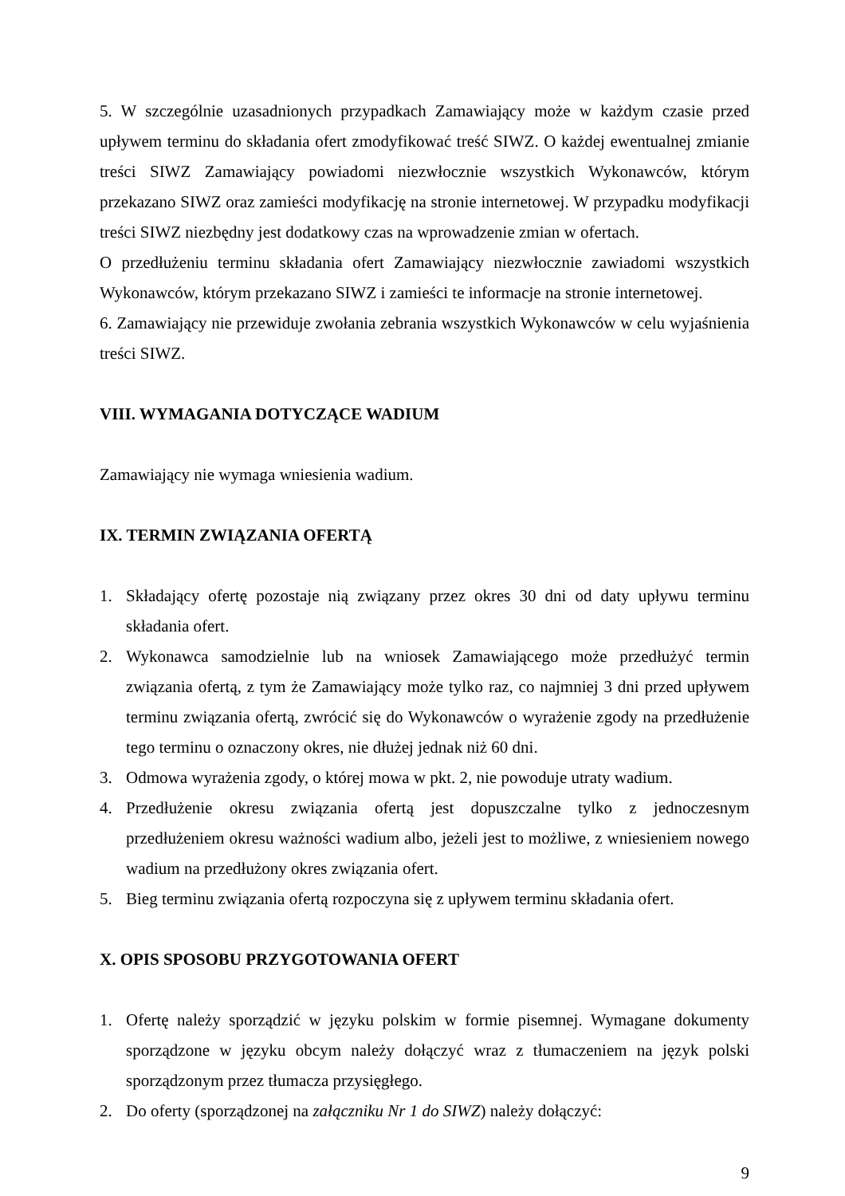5. W szczególnie uzasadnionych przypadkach Zamawiający może w każdym czasie przed upływem terminu do składania ofert zmodyfikować treść SIWZ. O każdej ewentualnej zmianie treści SIWZ Zamawiający powiadomi niezwłocznie wszystkich Wykonawców, którym przekazano SIWZ oraz zamieści modyfikację na stronie internetowej. W przypadku modyfikacji treści SIWZ niezbędny jest dodatkowy czas na wprowadzenie zmian w ofertach.
O przedłużeniu terminu składania ofert Zamawiający niezwłocznie zawiadomi wszystkich Wykonawców, którym przekazano SIWZ i zamieści te informacje na stronie internetowej.
6. Zamawiający nie przewiduje zwołania zebrania wszystkich Wykonawców w celu wyjaśnienia treści SIWZ.
VIII. WYMAGANIA DOTYCZĄCE WADIUM
Zamawiający nie wymaga wniesienia wadium.
IX. TERMIN ZWIĄZANIA OFERTĄ
1. Składający ofertę pozostaje nią związany przez okres 30 dni od daty upływu terminu składania ofert.
2. Wykonawca samodzielnie lub na wniosek Zamawiającego może przedłużyć termin związania ofertą, z tym że Zamawiający może tylko raz, co najmniej 3 dni przed upływem terminu związania ofertą, zwrócić się do Wykonawców o wyrażenie zgody na przedłużenie tego terminu o oznaczony okres, nie dłużej jednak niż 60 dni.
3. Odmowa wyrażenia zgody, o której mowa w pkt. 2, nie powoduje utraty wadium.
4. Przedłużenie okresu związania ofertą jest dopuszczalne tylko z jednoczesnym przedłużeniem okresu ważności wadium albo, jeżeli jest to możliwe, z wniesieniem nowego wadium na przedłużony okres związania ofert.
5. Bieg terminu związania ofertą rozpoczyna się z upływem terminu składania ofert.
X. OPIS SPOSOBU PRZYGOTOWANIA OFERT
1. Ofertę należy sporządzić w języku polskim w formie pisemnej. Wymagane dokumenty sporządzone w języku obcym należy dołączyć wraz z tłumaczeniem na język polski sporządzonym przez tłumacza przysięgłego.
2. Do oferty (sporządzonej na załączniku Nr 1 do SIWZ) należy dołączyć:
9